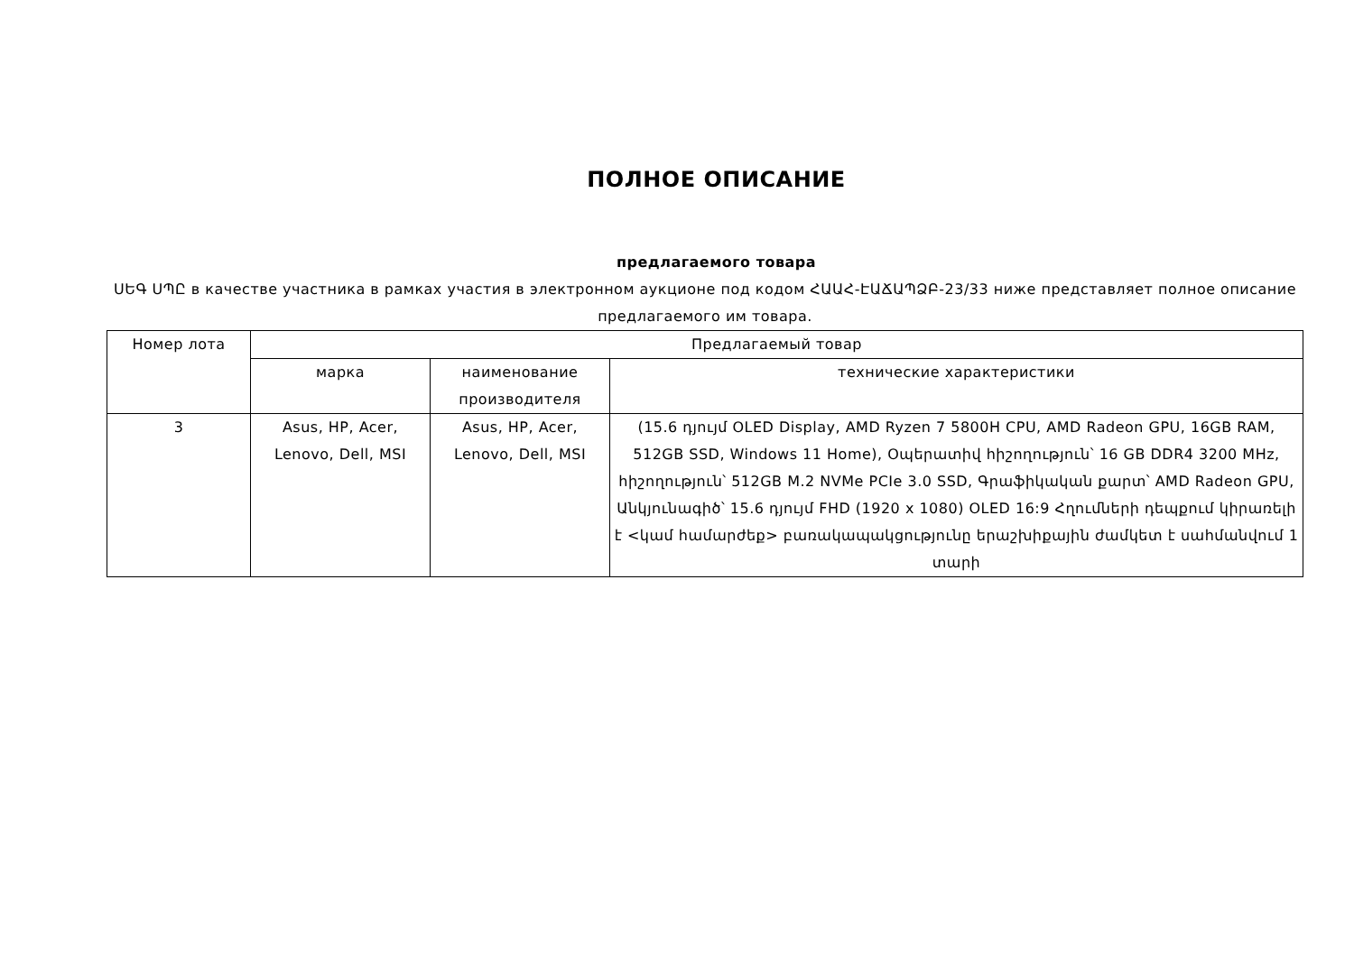ПОЛНОЕ ОПИСАНИЕ
предлагаемого товара
ՍԵԳ ՍՊԸ в качестве участника в рамках участия в электронном аукционе под кодом ՀԱԱՀ-ԷԱՃԱՊՁԲ-23/33 ниже представляет полное описание предлагаемого им товара.
| Номер лота | Предлагаемый товар | | |
| --- | --- | --- | --- |
| | марка | наименование производителя | технические характеристики |
| 3 | Asus, HP, Acer, Lenovo, Dell, MSI | Asus, HP, Acer, Lenovo, Dell, MSI | (15.6 դյույմ OLED Display, AMD Ryzen 7 5800H CPU, AMD Radeon GPU, 16GB RAM, 512GB SSD, Windows 11 Home), Օպերատիվ հիշողություն՝ 16 GB DDR4 3200 MHz, հիշողություն՝ 512GB M.2 NVMe PCIe 3.0 SSD, Գրաֆիկական քարտ՝ AMD Radeon GPU, Անկյունագիծ՝ 15.6 դյույմ FHD (1920 x 1080) OLED 16:9 Հղումների դեպքում կիրառելի է <կամ համարժեք> բառակապակցությունը երաշխիքային ժամկետ է սահմանվում 1 տարի |